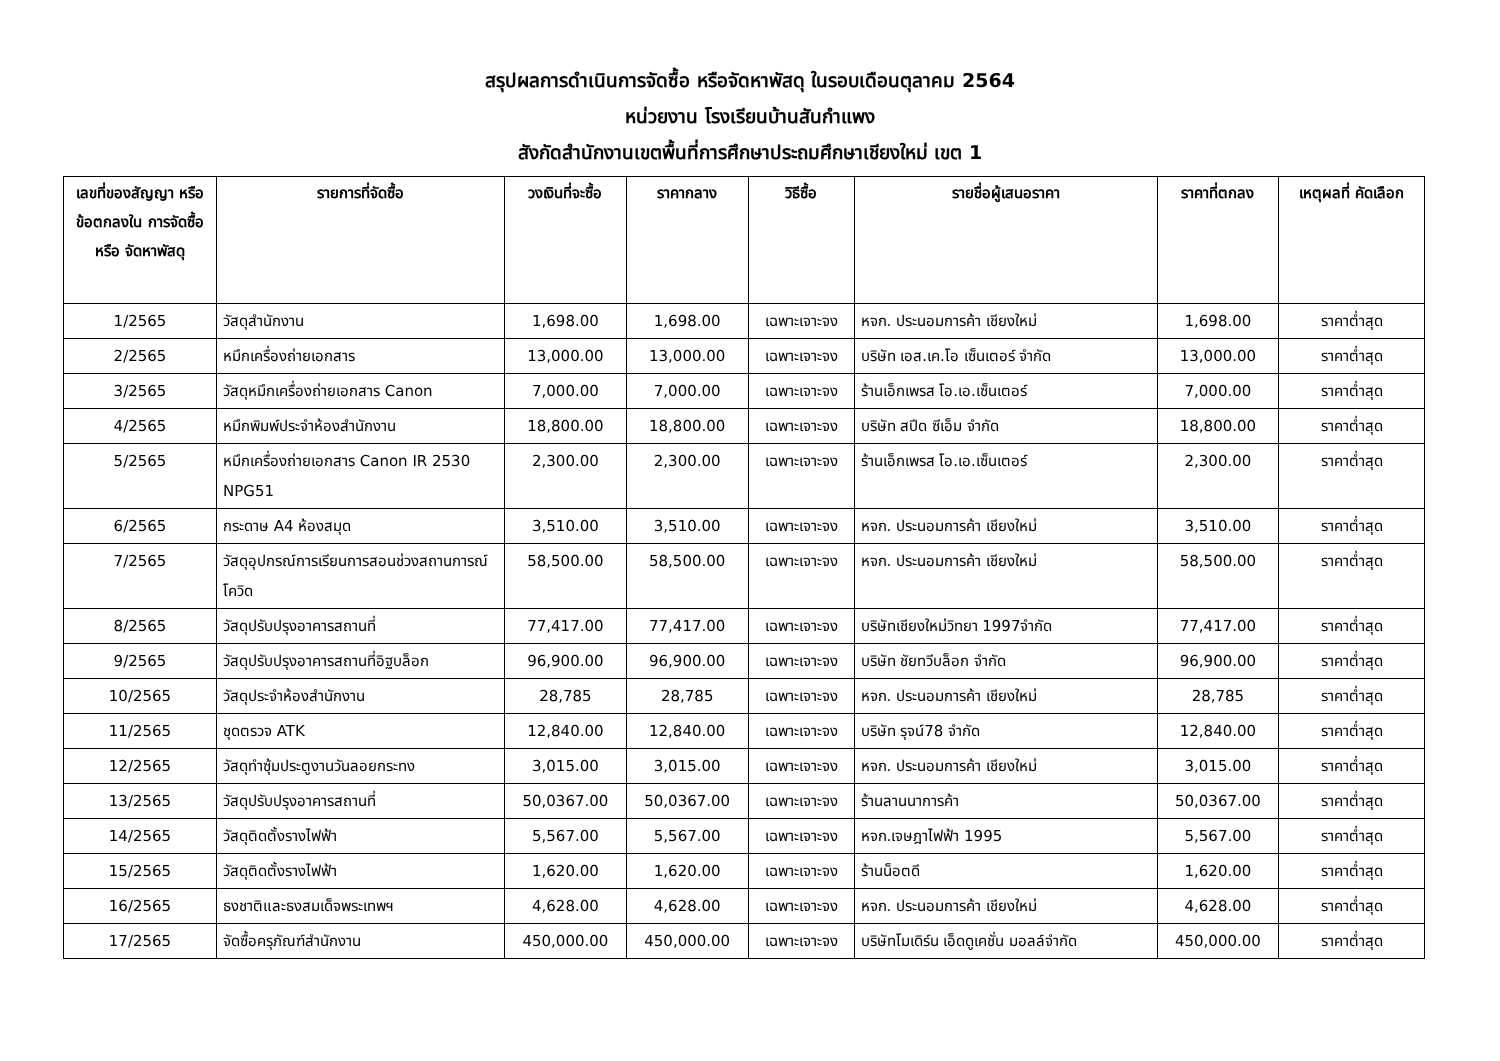สรุปผลการดำเนินการจัดซื้อ หรือจัดหาพัสดุ ในรอบเดือนตุลาคม 2564
หน่วยงาน โรงเรียนบ้านสันกำแพง
สังกัดสำนักงานเขตพื้นที่การศึกษาประถมศึกษาเชียงใหม่ เขต 1
| เลขที่ของสัญญา หรือข้อตกลงใน การจัดซื้อ หรือ จัดหาพัสดุ | รายการที่จัดซื้อ | วงเงินที่จะซื้อ | ราคากลาง | วิธีซื้อ | รายชื่อผู้เสนอราคา | ราคาที่ตกลง | เหตุผลที่ คัดเลือก |
| --- | --- | --- | --- | --- | --- | --- | --- |
| 1/2565 | วัสดุสำนักงาน | 1,698.00 | 1,698.00 | เฉพาะเจาะจง | หจก. ประนอมการค้า เชียงใหม่ | 1,698.00 | ราคาต่ำสุด |
| 2/2565 | หมึกเครื่องถ่ายเอกสาร | 13,000.00 | 13,000.00 | เฉพาะเจาะจง | บริษัท เอส.เค.โอ เซ็นเตอร์ จำกัด | 13,000.00 | ราคาต่ำสุด |
| 3/2565 | วัสดุหมึกเครื่องถ่ายเอกสาร Canon | 7,000.00 | 7,000.00 | เฉพาะเจาะจง | ร้านเอ็กเพรส โอ.เอ.เซ็นเตอร์ | 7,000.00 | ราคาต่ำสุด |
| 4/2565 | หมึกพิมพ์ประจำห้องสำนักงาน | 18,800.00 | 18,800.00 | เฉพาะเจาะจง | บริษัท สปีด ซีเอ็ม จำกัด | 18,800.00 | ราคาต่ำสุด |
| 5/2565 | หมึกเครื่องถ่ายเอกสาร Canon IR 2530 NPG51 | 2,300.00 | 2,300.00 | เฉพาะเจาะจง | ร้านเอ็กเพรส โอ.เอ.เซ็นเตอร์ | 2,300.00 | ราคาต่ำสุด |
| 6/2565 | กระดาษ A4 ห้องสมุด | 3,510.00 | 3,510.00 | เฉพาะเจาะจง | หจก. ประนอมการค้า เชียงใหม่ | 3,510.00 | ราคาต่ำสุด |
| 7/2565 | วัสดุอุปกรณ์การเรียนการสอนช่วงสถานการณ์โควิด | 58,500.00 | 58,500.00 | เฉพาะเจาะจง | หจก. ประนอมการค้า เชียงใหม่ | 58,500.00 | ราคาต่ำสุด |
| 8/2565 | วัสดุปรับปรุงอาคารสถานที่ | 77,417.00 | 77,417.00 | เฉพาะเจาะจง | บริษัทเชียงใหม่วิทยา 1997จำกัด | 77,417.00 | ราคาต่ำสุด |
| 9/2565 | วัสดุปรับปรุงอาคารสถานที่อิฐบล็อก | 96,900.00 | 96,900.00 | เฉพาะเจาะจง | บริษัท ชัยทวีบล็อก จำกัด | 96,900.00 | ราคาต่ำสุด |
| 10/2565 | วัสดุประจำห้องสำนักงาน | 28,785 | 28,785 | เฉพาะเจาะจง | หจก. ประนอมการค้า เชียงใหม่ | 28,785 | ราคาต่ำสุด |
| 11/2565 | ชุดตรวจ ATK | 12,840.00 | 12,840.00 | เฉพาะเจาะจง | บริษัท รุจน์78 จำกัด | 12,840.00 | ราคาต่ำสุด |
| 12/2565 | วัสดุทำซุ้มประตูงานวันลอยกระทง | 3,015.00 | 3,015.00 | เฉพาะเจาะจง | หจก. ประนอมการค้า เชียงใหม่ | 3,015.00 | ราคาต่ำสุด |
| 13/2565 | วัสดุปรับปรุงอาคารสถานที่ | 50,0367.00 | 50,0367.00 | เฉพาะเจาะจง | ร้านลานนาการค้า | 50,0367.00 | ราคาต่ำสุด |
| 14/2565 | วัสดุติดตั้งรางไฟฟ้า | 5,567.00 | 5,567.00 | เฉพาะเจาะจง | หจก.เจษฎาไฟฟ้า 1995 | 5,567.00 | ราคาต่ำสุด |
| 15/2565 | วัสดุติดตั้งรางไฟฟ้า | 1,620.00 | 1,620.00 | เฉพาะเจาะจง | ร้านน็อตดี | 1,620.00 | ราคาต่ำสุด |
| 16/2565 | ธงชาติและธงสมเด็จพระเทพฯ | 4,628.00 | 4,628.00 | เฉพาะเจาะจง | หจก. ประนอมการค้า เชียงใหม่ | 4,628.00 | ราคาต่ำสุด |
| 17/2565 | จัดซื้อครุภัณฑ์สำนักงาน | 450,000.00 | 450,000.00 | เฉพาะเจาะจง | บริษัทโมเดิร์น เอ็ดดูเคชั่น มอลล์จำกัด | 450,000.00 | ราคาต่ำสุด |